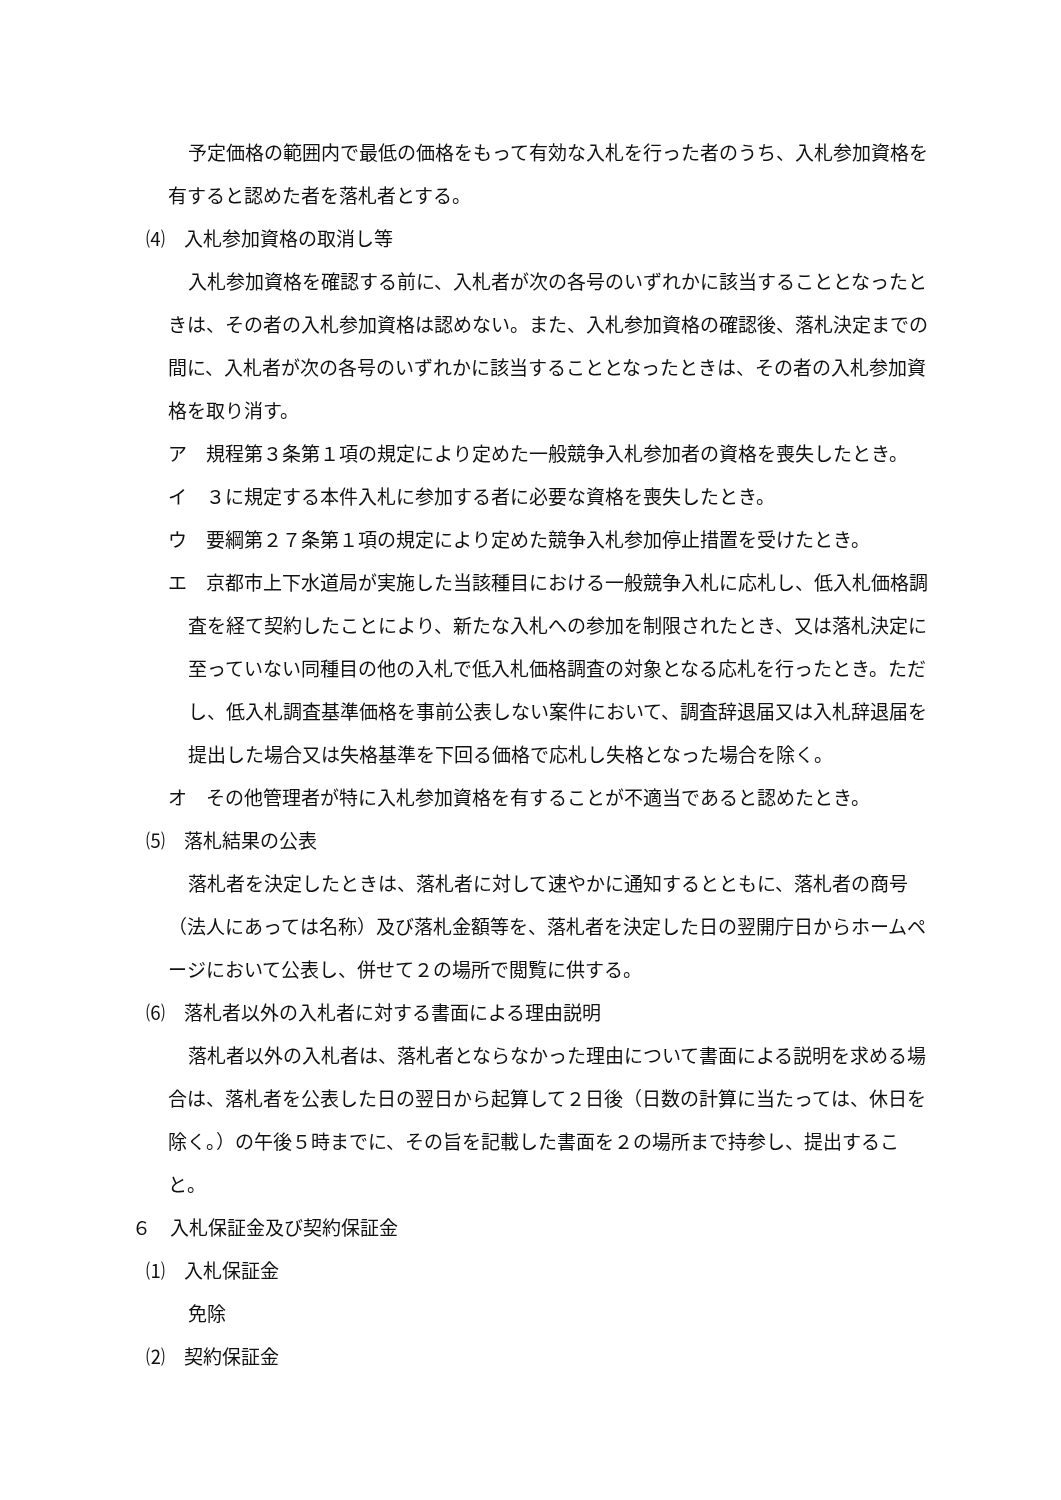予定価格の範囲内で最低の価格をもって有効な入札を行った者のうち、入札参加資格を有すると認めた者を落札者とする。
⑷　入札参加資格の取消し等
入札参加資格を確認する前に、入札者が次の各号のいずれかに該当することとなったときは、その者の入札参加資格は認めない。また、入札参加資格の確認後、落札決定までの間に、入札者が次の各号のいずれかに該当することとなったときは、その者の入札参加資格を取り消す。
ア　規程第３条第１項の規定により定めた一般競争入札参加者の資格を喪失したとき。
イ　３に規定する本件入札に参加する者に必要な資格を喪失したとき。
ウ　要綱第２７条第１項の規定により定めた競争入札参加停止措置を受けたとき。
エ　京都市上下水道局が実施した当該種目における一般競争入札に応札し、低入札価格調査を経て契約したことにより、新たな入札への参加を制限されたとき、又は落札決定に至っていない同種目の他の入札で低入札価格調査の対象となる応札を行ったとき。ただし、低入札調査基準価格を事前公表しない案件において、調査辞退届又は入札辞退届を提出した場合又は失格基準を下回る価格で応札し失格となった場合を除く。
オ　その他管理者が特に入札参加資格を有することが不適当であると認めたとき。
⑸　落札結果の公表
落札者を決定したときは、落札者に対して速やかに通知するとともに、落札者の商号（法人にあっては名称）及び落札金額等を、落札者を決定した日の翌開庁日からホームページにおいて公表し、併せて２の場所で閲覧に供する。
⑹　落札者以外の入札者に対する書面による理由説明
落札者以外の入札者は、落札者とならなかった理由について書面による説明を求める場合は、落札者を公表した日の翌日から起算して２日後（日数の計算に当たっては、休日を除く。）の午後５時までに、その旨を記載した書面を２の場所まで持参し、提出すること。
６　入札保証金及び契約保証金
⑴　入札保証金
免除
⑵　契約保証金